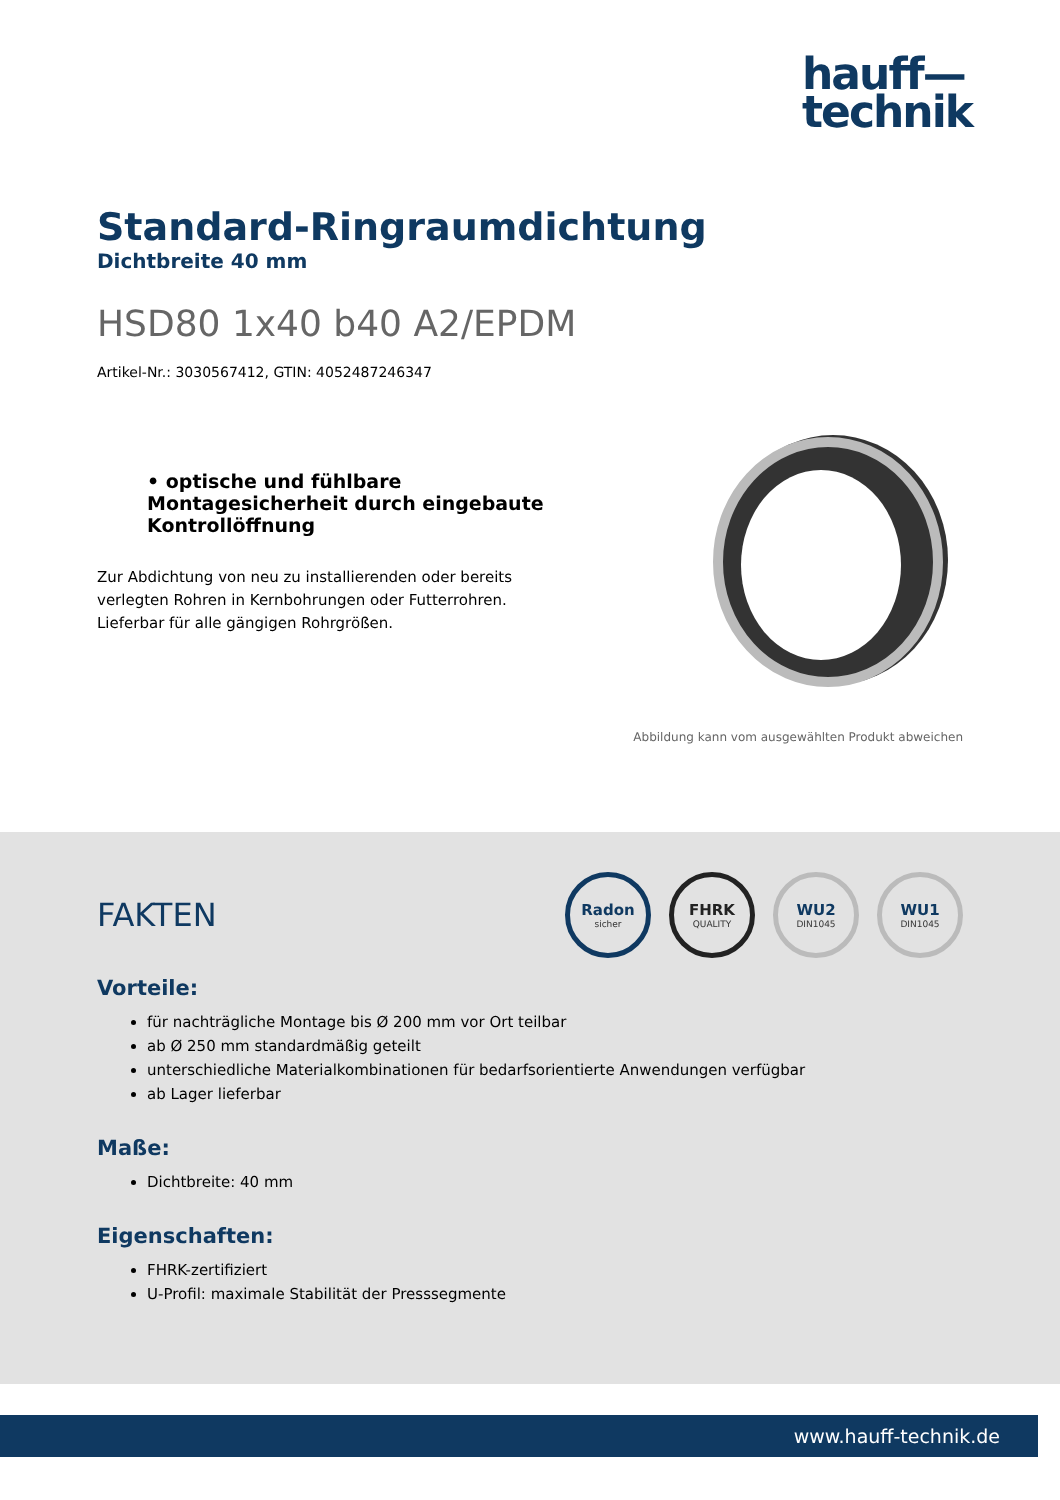hauff—
technik
Standard-Ringraumdichtung
Dichtbreite 40 mm
HSD80 1x40 b40 A2/EPDM
Artikel-Nr.: 3030567412, GTIN: 4052487246347
• optische und fühlbare Montagesicherheit durch eingebaute Kontrollöffnung
Zur Abdichtung von neu zu installierenden oder bereits verlegten Rohren in Kernbohrungen oder Futterrohren. Lieferbar für alle gängigen Rohrgrößen.
Abbildung kann vom ausgewählten Produkt abweichen
FAKTEN
Radon
sicher
FHRK
QUALITY
WU2
DIN1045
WU1
DIN1045
Vorteile:
für nachträgliche Montage bis Ø 200 mm vor Ort teilbar
ab Ø 250 mm standardmäßig geteilt
unterschiedliche Materialkombinationen für bedarfsorientierte Anwendungen verfügbar
ab Lager lieferbar
Maße:
Dichtbreite: 40 mm
Eigenschaften:
FHRK-zertifiziert
U-Profil: maximale Stabilität der Presssegmente
www.hauff-technik.de